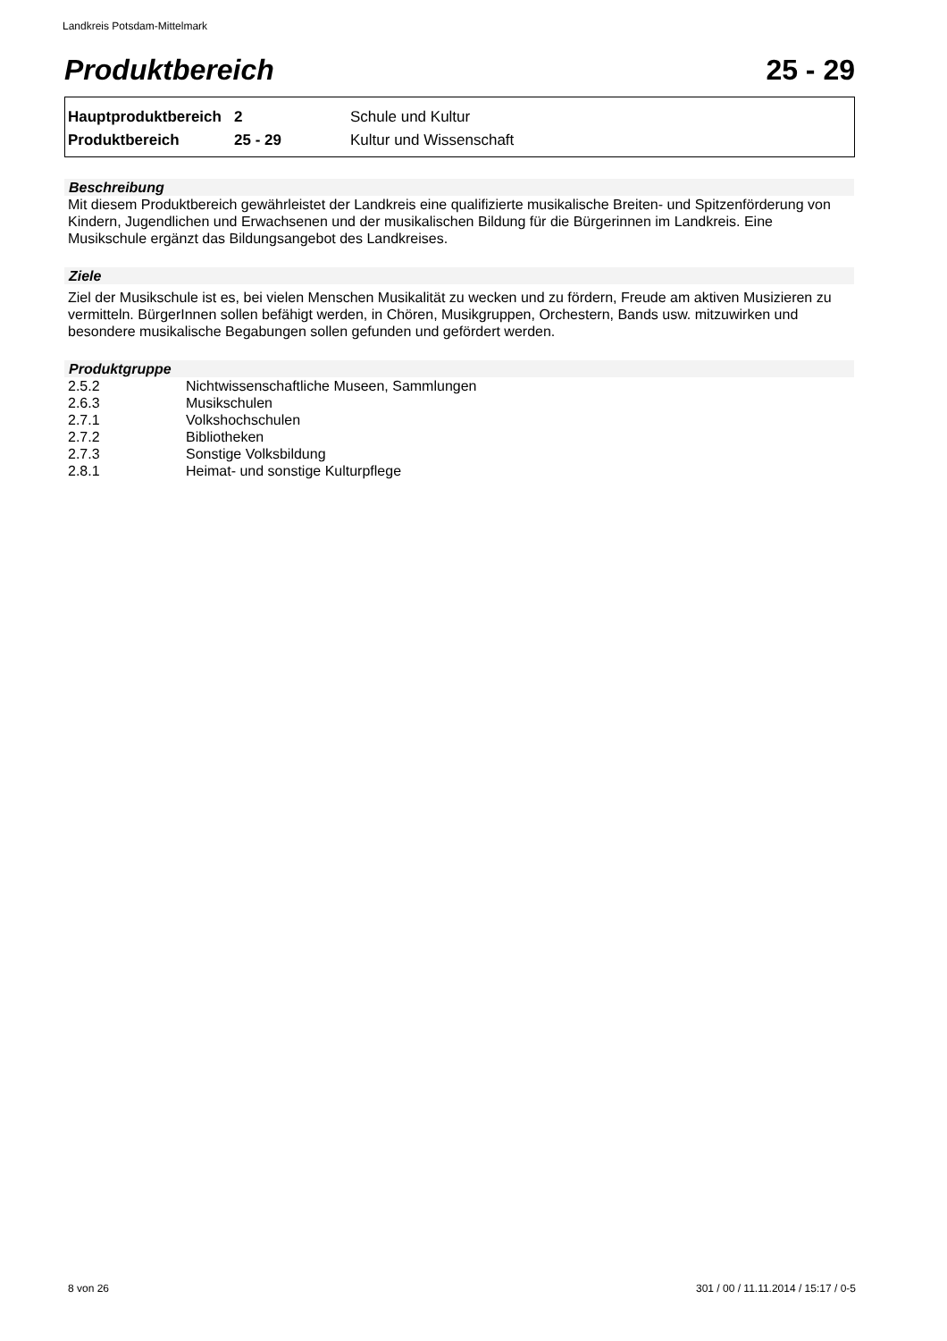Landkreis Potsdam-Mittelmark
Produktbereich 25 - 29
| Hauptproduktbereich | 2 | Schule und Kultur |
| Produktbereich | 25 - 29 | Kultur und Wissenschaft |
Beschreibung
Mit diesem Produktbereich gewährleistet der Landkreis eine qualifizierte musikalische Breiten- und Spitzenförderung von Kindern, Jugendlichen und Erwachsenen und der musikalischen Bildung für die Bürgerinnen im Landkreis. Eine Musikschule ergänzt das Bildungsangebot des Landkreises.
Ziele
Ziel der Musikschule ist es, bei vielen Menschen Musikalität zu wecken und zu fördern, Freude am aktiven Musizieren zu vermitteln. BürgerInnen sollen befähigt werden, in Chören, Musikgruppen, Orchestern, Bands usw. mitzuwirken und besondere musikalische Begabungen sollen gefunden und gefördert werden.
Produktgruppe
| 2.5.2 | Nichtwissenschaftliche Museen, Sammlungen |
| 2.6.3 | Musikschulen |
| 2.7.1 | Volkshochschulen |
| 2.7.2 | Bibliotheken |
| 2.7.3 | Sonstige Volksbildung |
| 2.8.1 | Heimat- und sonstige Kulturpflege |
8 von 26
301 / 00 / 11.11.2014 / 15:17 / 0-5